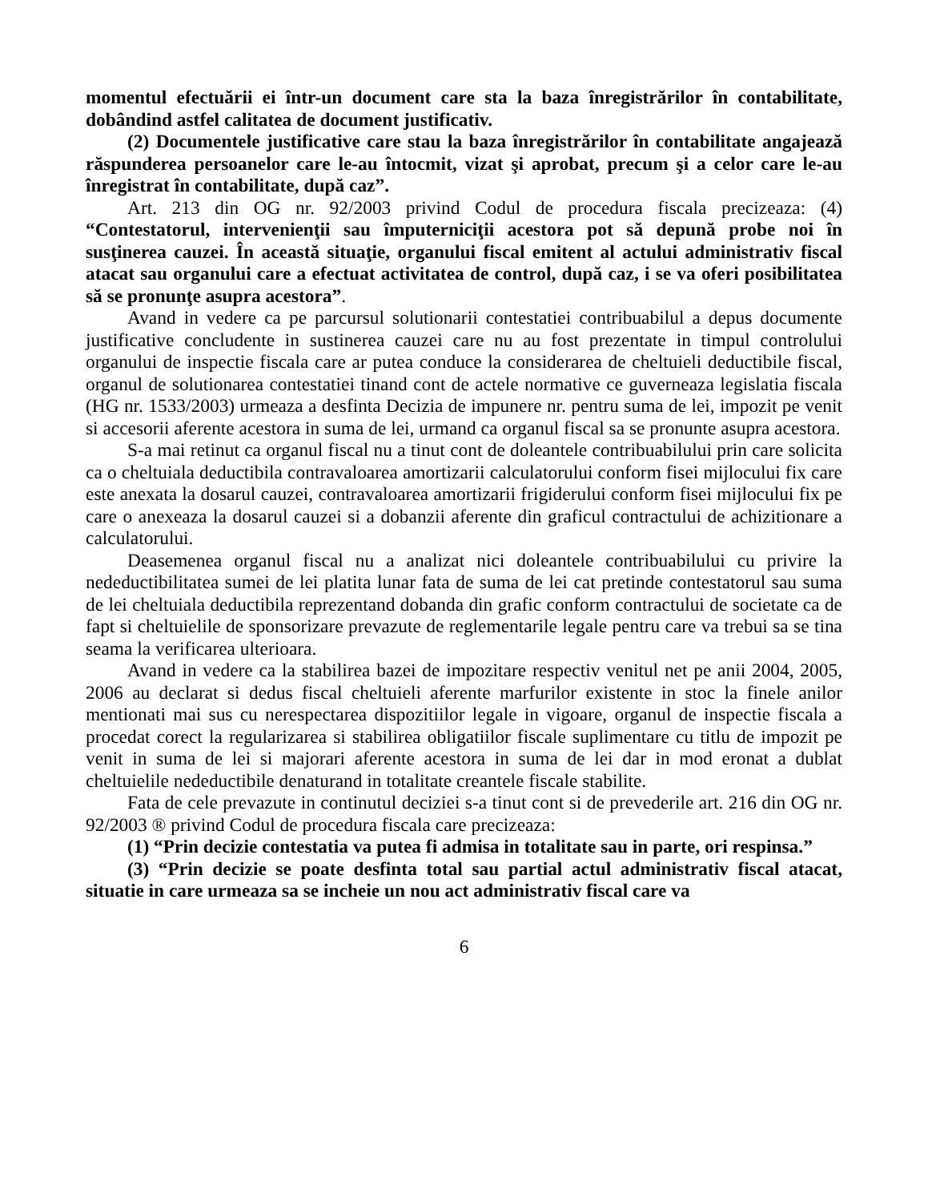momentul efectuării ei într-un document care sta la baza înregistrărilor în contabilitate, dobândind astfel calitatea de document justificativ.
(2) Documentele justificative care stau la baza înregistrărilor în contabilitate angajează răspunderea persoanelor care le-au întocmit, vizat şi aprobat, precum şi a celor care le-au înregistrat în contabilitate, după caz”.
Art. 213 din OG nr. 92/2003 privind Codul de procedura fiscala precizeaza: (4) “Contestatorul, intervenienţii sau împuterniciţii acestora pot să depună probe noi în susţinerea cauzei. În această situaţie, organului fiscal emitent al actului administrativ fiscal atacat sau organului care a efectuat activitatea de control, după caz, i se va oferi posibilitatea să se pronunţe asupra acestora”.
Avand in vedere ca pe parcursul solutionarii contestatiei contribuabilul a depus documente justificative concludente in sustinerea cauzei care nu au fost prezentate in timpul controlului organului de inspectie fiscala care ar putea conduce la considerarea de cheltuieli deductibile fiscal, organul de solutionarea contestatiei tinand cont de actele normative ce guverneaza legislatia fiscala (HG nr. 1533/2003) urmeaza a desfinta Decizia de impunere nr. pentru suma de lei, impozit pe venit si accesorii aferente acestora in suma de lei, urmand ca organul fiscal sa se pronunte asupra acestora.
S-a mai retinut ca organul fiscal nu a tinut cont de doleantele contribuabilului prin care solicita ca o cheltuiala deductibila contravaloarea amortizarii calculatorului conform fisei mijlocului fix care este anexata la dosarul cauzei, contravaloarea amortizarii frigiderului conform fisei mijlocului fix pe care o anexeaza la dosarul cauzei si a dobanzii aferente din graficul contractului de achizitionare a calculatorului.
Deasemenea organul fiscal nu a analizat nici doleantele contribuabilului cu privire la nedeductibilitatea sumei de lei platita lunar fata de suma de lei cat pretinde contestatorul sau suma de lei cheltuiala deductibila reprezentand dobanda din grafic conform contractului de societate ca de fapt si cheltuielile de sponsorizare prevazute de reglementarile legale pentru care va trebui sa se tina seama la verificarea ulterioara.
Avand in vedere ca la stabilirea bazei de impozitare respectiv venitul net pe anii 2004, 2005, 2006 au declarat si dedus fiscal cheltuieli aferente marfurilor existente in stoc la finele anilor mentionati mai sus cu nerespectarea dispozitiilor legale in vigoare, organul de inspectie fiscala a procedat corect la regularizarea si stabilirea obligatiilor fiscale suplimentare cu titlu de impozit pe venit in suma de lei si majorari aferente acestora in suma de lei dar in mod eronat a dublat cheltuielile nedeductibile denaturand in totalitate creantele fiscale stabilite.
Fata de cele prevazute in continutul deciziei s-a tinut cont si de prevederile art. 216 din OG nr. 92/2003 ® privind Codul de procedura fiscala care precizeaza:
(1) “Prin decizie contestatia va putea fi admisa in totalitate sau in parte, ori respinsa.”
(3) “Prin decizie se poate desfinta total sau partial actul administrativ fiscal atacat, situatie in care urmeaza sa se incheie un nou act administrativ fiscal care va
6